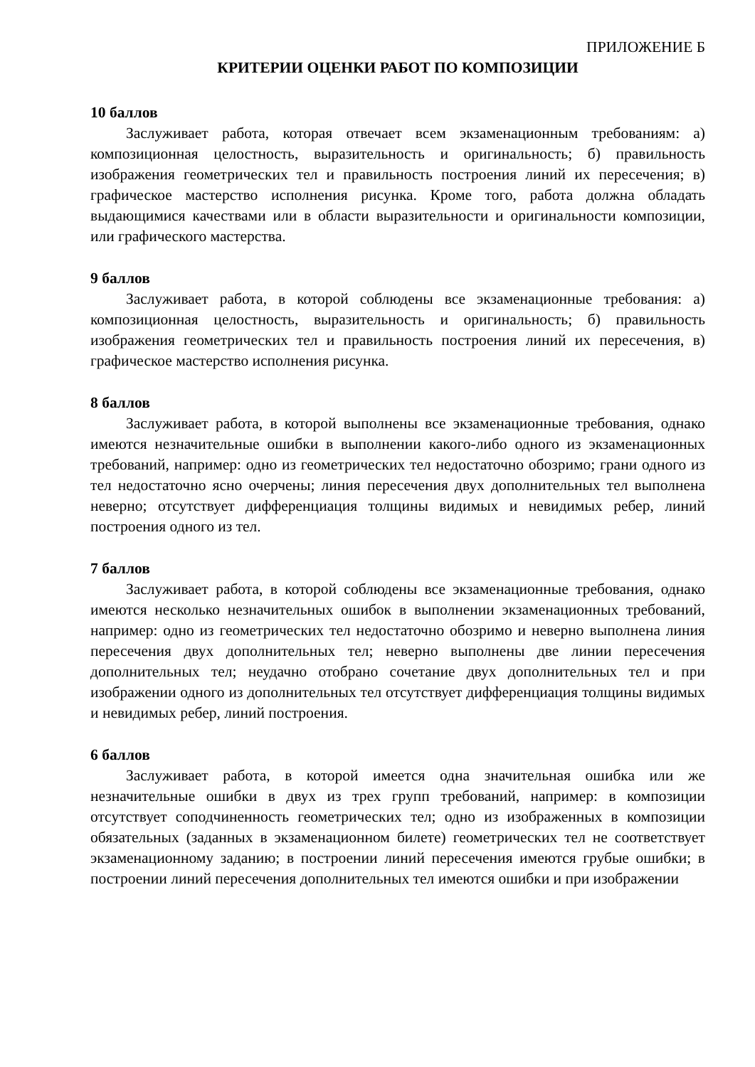ПРИЛОЖЕНИЕ Б
КРИТЕРИИ ОЦЕНКИ РАБОТ ПО КОМПОЗИЦИИ
10 баллов
Заслуживает работа, которая отвечает всем экзаменационным требованиям: а) композиционная целостность, выразительность и оригинальность; б) правильность изображения геометрических тел и правильность построения линий их пересечения; в) графическое мастерство исполнения рисунка. Кроме того, работа должна обладать выдающимися качествами или в области выразительности и оригинальности композиции, или графического мастерства.
9 баллов
Заслуживает работа, в которой соблюдены все экзаменационные требования: а) композиционная целостность, выразительность и оригинальность; б) правильность изображения геометрических тел и правильность построения линий их пересечения, в) графическое мастерство исполнения рисунка.
8 баллов
Заслуживает работа, в которой выполнены все экзаменационные требования, однако имеются незначительные ошибки в выполнении какого-либо одного из экзаменационных требований, например: одно из геометрических тел недостаточно обозримо; грани одного из тел недостаточно ясно очерчены; линия пересечения двух дополнительных тел выполнена неверно; отсутствует дифференциация толщины видимых и невидимых ребер, линий построения одного из тел.
7 баллов
Заслуживает работа, в которой соблюдены все экзаменационные требования, однако имеются несколько незначительных ошибок в выполнении экзаменационных требований, например: одно из геометрических тел недостаточно обозримо и неверно выполнена линия пересечения двух дополнительных тел; неверно выполнены две линии пересечения дополнительных тел; неудачно отобрано сочетание двух дополнительных тел и при изображении одного из дополнительных тел отсутствует дифференциация толщины видимых и невидимых ребер, линий построения.
6 баллов
Заслуживает работа, в которой имеется одна значительная ошибка или же незначительные ошибки в двух из трех групп требований, например: в композиции отсутствует соподчиненность геометрических тел; одно из изображенных в композиции обязательных (заданных в экзаменационном билете) геометрических тел не соответствует экзаменационному заданию; в построении линий пересечения имеются грубые ошибки; в построении линий пересечения дополнительных тел имеются ошибки и при изображении